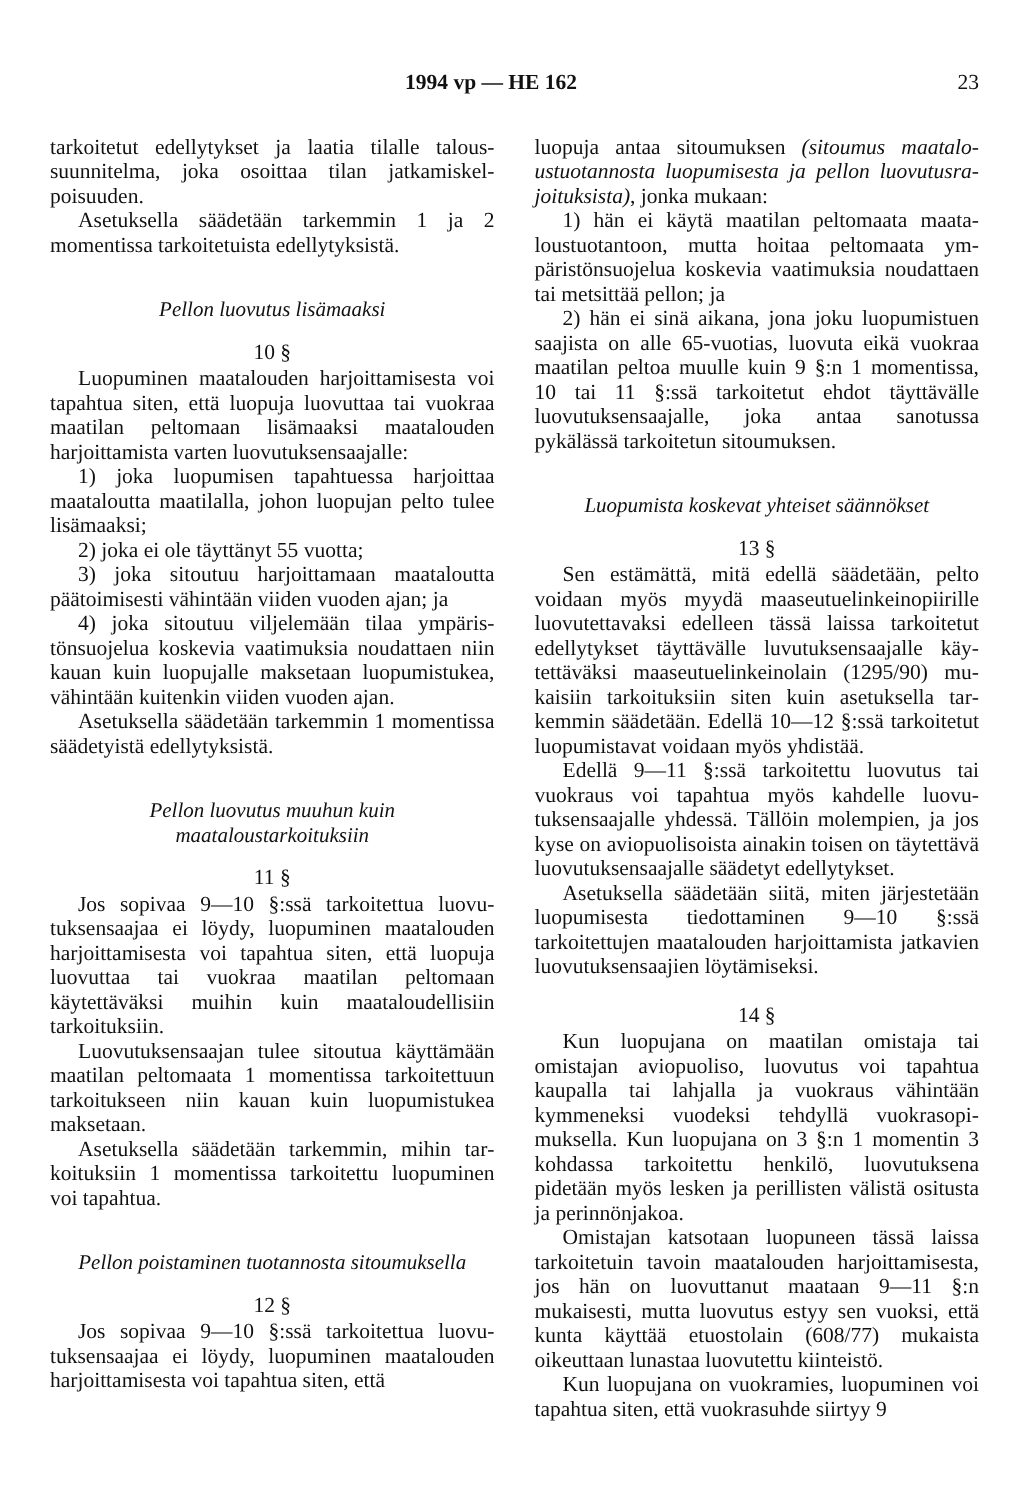1994 vp — HE 162 23
tarkoitetut edellytykset ja laatia tilalle talous­suunnitelma, joka osoittaa tilan jatkamiskel­poisuuden.
Asetuksella säädetään tarkemmin 1 ja 2 momentissa tarkoitetuista edellytyksistä.
Pellon luovutus lisämaaksi
10 §
Luopuminen maatalouden harjoittamisesta voi tapahtua siten, että luopuja luovuttaa tai vuokraa maatilan peltomaan lisämaaksi maa­talouden harjoittamista varten luovutuksensaa­jalle:
1) joka luopumisen tapahtuessa harjoittaa maataloutta maatilalla, johon luopujan pelto tulee lisämaaksi;
2) joka ei ole täyttänyt 55 vuotta;
3) joka sitoutuu harjoittamaan maataloutta päätoimisesti vähintään viiden vuoden ajan; ja
4) joka sitoutuu viljelemään tilaa ympäris­tönsuojelua koskevia vaatimuksia noudattaen niin kauan kuin luopujalle maksetaan luopu­mistukea, vähintään kuitenkin viiden vuoden ajan.
Asetuksella säädetään tarkemmin 1 momen­tissa säädetyistä edellytyksistä.
Pellon luovutus muuhun kuin
maataloustarkoituksiin
11 §
Jos sopivaa 9—10 §:ssä tarkoitettua luovu­tuksensaajaa ei löydy, luopuminen maatalou­den harjoittamisesta voi tapahtua siten, että luopuja luovuttaa tai vuokraa maatilan pelto­maan käytettäväksi muihin kuin maataloudel­lisiin tarkoituksiin.
Luovutuksensaajan tulee sitoutua käyttä­mään maatilan peltomaata 1 momentissa tar­koitettuun tarkoitukseen niin kauan kuin luo­pumistukea maksetaan.
Asetuksella säädetään tarkemmin, mihin tar­koituksiin 1 momentissa tarkoitettu luopumi­nen voi tapahtua.
Pellon poistaminen tuotannosta sitoumuksella
12 §
Jos sopivaa 9—10 §:ssä tarkoitettua luovu­tuksensaajaa ei löydy, luopuminen maatalou­den harjoittamisesta voi tapahtua siten, että
luopuja antaa sitoumuksen (sitoumus maatalo­ustuotannosta luopumisesta ja pellon luovutusra­joituksista), jonka mukaan:
1) hän ei käytä maatilan peltomaata maata­loustuotantoon, mutta hoitaa peltomaata ym­päristönsuojelua koskevia vaatimuksia noudat­taen tai metsittää pellon; ja
2) hän ei sinä aikana, jona joku luopumis­tuen saajista on alle 65-vuotias, luovuta eikä vuokraa maatilan peltoa muulle kuin 9 §:n 1 momentissa, 10 tai 11 §:ssä tarkoitetut ehdot täyttävälle luovutuksensaajalle, joka antaa sa­notussa pykälässä tarkoitetun sitoumuksen.
Luopumista koskevat yhteiset säännökset
13 §
Sen estämättä, mitä edellä säädetään, pelto voidaan myös myydä maaseutuelinkeinopiirille luovutettavaksi edelleen tässä laissa tarkoitetut edellytykset täyttävälle luvutuksensaajalle käy­tettäväksi maaseutuelinkeinolain (1295/90) mu­kaisiin tarkoituksiin siten kuin asetuksella tar­kemmin säädetään. Edellä 10—12 §:ssä tarkoi­tetut luopumistavat voidaan myös yhdistää.
Edellä 9—11 §:ssä tarkoitettu luovutus tai vuokraus voi tapahtua myös kahdelle luovu­tuksensaajalle yhdessä. Tällöin molempien, ja jos kyse on aviopuolisoista ainakin toisen on täytettävä luovutuksensaajalle säädetyt edelly­tykset.
Asetuksella säädetään siitä, miten järjeste­tään luopumisesta tiedottaminen 9—10 §:ssä tarkoitettujen maatalouden harjoittamista jat­kavien luovutuksensaajien löytämiseksi.
14 §
Kun luopujana on maatilan omistaja tai omistajan aviopuoliso, luovutus voi tapahtua kaupalla tai lahjalla ja vuokraus vähintään kymmeneksi vuodeksi tehdyllä vuokrasopi­muksella. Kun luopujana on 3 §:n 1 momentin 3 kohdassa tarkoitettu henkilö, luovutuksena pidetään myös lesken ja perillisten välistä osi­tusta ja perinnönjakoa.
Omistajan katsotaan luopuneen tässä laissa tarkoitetuin tavoin maatalouden harjoittami­sesta, jos hän on luovuttanut maataan 9—11 §:n mukaisesti, mutta luovutus estyy sen vuoksi, että kunta käyttää etuostolain (608/77) mukaista oikeuttaan lunastaa luovutettu kiin­teistö.
Kun luopujana on vuokramies, luopuminen voi tapahtua siten, että vuokrasuhde siirtyy 9